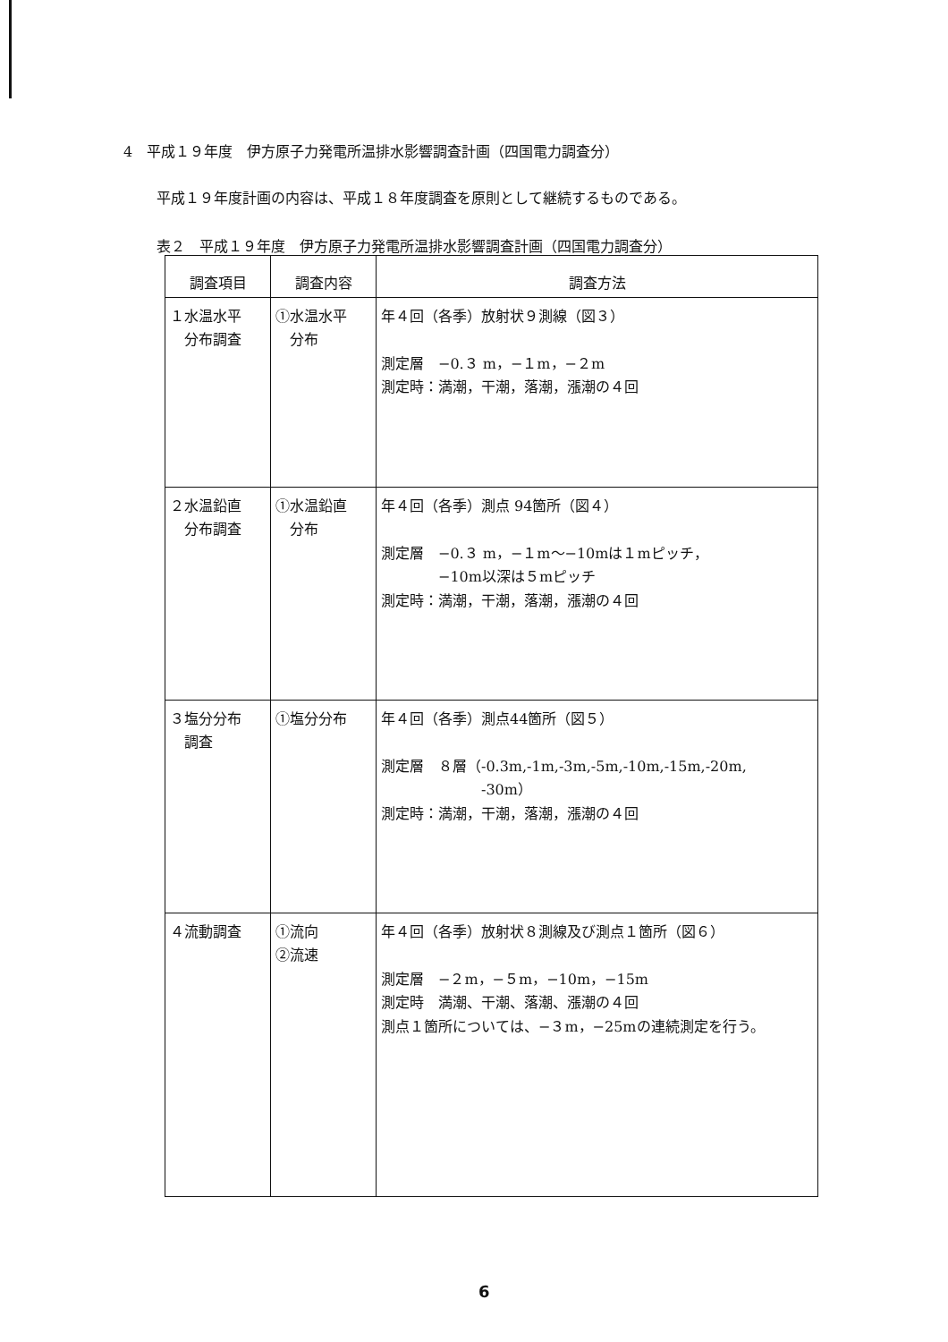4　平成１９年度　伊方原子力発電所温排水影響調査計画（四国電力調査分）
平成１９年度計画の内容は、平成１８年度調査を原則として継続するものである。
表２　平成１９年度　伊方原子力発電所温排水影響調査計画（四国電力調査分）
| 調査項目 | 調査内容 | 調査方法 |
| --- | --- | --- |
| １水温水平 分布調査 | ①水温水平 分布 | 年４回（各季）放射状９測線（図３） 測定層 −0.３ m，−１m，−２m 測定時：満潮，干潮，落潮，漲潮の４回 |
| ２水温鉛直 分布調査 | ①水温鉛直 分布 | 年４回（各季）測点 94箇所（図４） 測定層 −0.３ m，−１m〜−10mは１mピッチ， −10m以深は５mピッチ 測定時：満潮，干潮，落潮，漲潮の４回 |
| ３塩分分布 調査 | ①塩分分布 | 年４回（各季）測点44箇所（図５） 測定層 ８層（-0.3m,-1m,-3m,-5m,-10m,-15m,-20m, -30m） 測定時：満潮，干潮，落潮，漲潮の４回 |
| ４流動調査 | ①流向 ②流速 | 年４回（各季）放射状８測線及び測点１箇所（図６） 測定層 −２m，−５m，−10m，−15m 測定時 満潮、干潮、落潮、漲潮の４回 測点１箇所については、−３m，−25mの連続測定を行う。 |
6